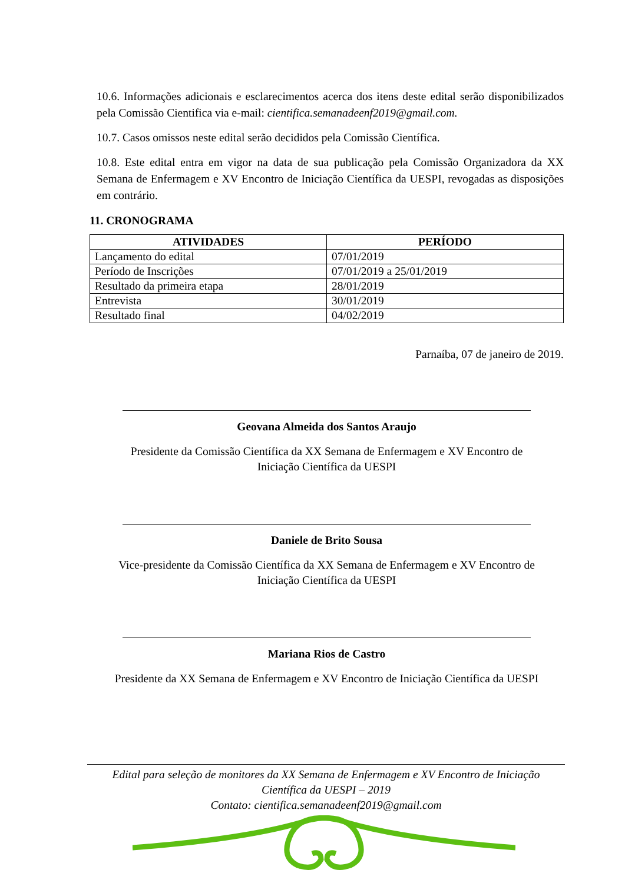10.6. Informações adicionais e esclarecimentos acerca dos itens deste edital serão disponibilizados pela Comissão Cientifica via e-mail: cientifica.semanadeenf2019@gmail.com.
10.7. Casos omissos neste edital serão decididos pela Comissão Científica.
10.8. Este edital entra em vigor na data de sua publicação pela Comissão Organizadora da XX Semana de Enfermagem e XV Encontro de Iniciação Científica da UESPI, revogadas as disposições em contrário.
11. CRONOGRAMA
| ATIVIDADES | PERÍODO |
| --- | --- |
| Lançamento do edital | 07/01/2019 |
| Período de Inscrições | 07/01/2019 a 25/01/2019 |
| Resultado da primeira etapa | 28/01/2019 |
| Entrevista | 30/01/2019 |
| Resultado final | 04/02/2019 |
Parnaíba, 07 de janeiro de 2019.
Geovana Almeida dos Santos Araujo
Presidente da Comissão Científica da XX Semana de Enfermagem e XV Encontro de
Iniciação Científica da UESPI
Daniele de Brito Sousa
Vice-presidente da Comissão Científica da XX Semana de Enfermagem e XV Encontro de
Iniciação Científica da UESPI
Mariana Rios de Castro
Presidente da XX Semana de Enfermagem e XV Encontro de Iniciação Científica da UESPI
Edital para seleção de monitores da XX Semana de Enfermagem e XV Encontro de Iniciação
Científica da UESPI – 2019
Contato: cientifica.semanadeenf2019@gmail.com